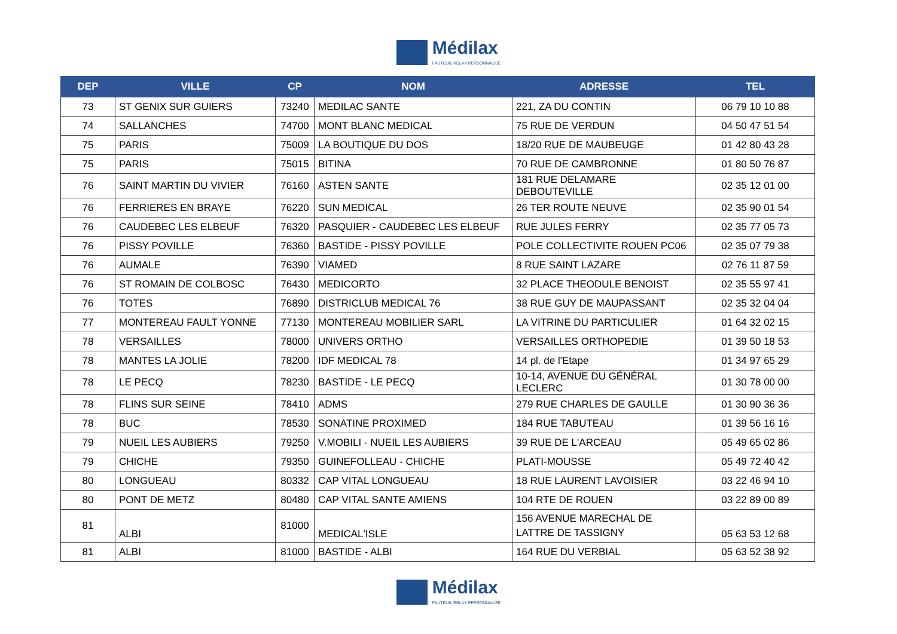Médilax
FAUTEUIL RELAX PERSONNALISÉ
| DEP | VILLE | CP | NOM | ADRESSE | TEL |
| --- | --- | --- | --- | --- | --- |
| 73 | ST GENIX SUR GUIERS | 73240 | MEDILAC SANTE | 221, ZA DU CONTIN | 06 79 10 10 88 |
| 74 | SALLANCHES | 74700 | MONT BLANC MEDICAL | 75 RUE DE VERDUN | 04 50 47 51 54 |
| 75 | PARIS | 75009 | LA BOUTIQUE DU DOS | 18/20 RUE DE MAUBEUGE | 01 42 80 43 28 |
| 75 | PARIS | 75015 | BITINA | 70 RUE DE CAMBRONNE | 01 80 50 76 87 |
| 76 | SAINT MARTIN DU VIVIER | 76160 | ASTEN SANTE | 181 RUE DELAMARE DEBOUTEVILLE | 02 35 12 01 00 |
| 76 | FERRIERES EN BRAYE | 76220 | SUN MEDICAL | 26 TER ROUTE NEUVE | 02 35 90 01 54 |
| 76 | CAUDEBEC LES ELBEUF | 76320 | PASQUIER - CAUDEBEC LES ELBEUF | RUE JULES FERRY | 02 35 77 05 73 |
| 76 | PISSY POVILLE | 76360 | BASTIDE - PISSY POVILLE | POLE COLLECTIVITE ROUEN PC06 | 02 35 07 79 38 |
| 76 | AUMALE | 76390 | VIAMED | 8 RUE SAINT LAZARE | 02 76 11 87 59 |
| 76 | ST ROMAIN DE COLBOSC | 76430 | MEDICORTO | 32 PLACE THEODULE BENOIST | 02 35 55 97 41 |
| 76 | TOTES | 76890 | DISTRICLUB MEDICAL 76 | 38 RUE GUY DE MAUPASSANT | 02 35 32 04 04 |
| 77 | MONTEREAU FAULT YONNE | 77130 | MONTEREAU MOBILIER SARL | LA VITRINE DU PARTICULIER | 01 64 32 02 15 |
| 78 | VERSAILLES | 78000 | UNIVERS ORTHO | VERSAILLES ORTHOPEDIE | 01 39 50 18 53 |
| 78 | MANTES LA JOLIE | 78200 | IDF MEDICAL 78 | 14 pl. de l'Etape | 01 34 97 65 29 |
| 78 | LE PECQ | 78230 | BASTIDE - LE PECQ | 10-14, AVENUE DU GÉNÉRAL LECLERC | 01 30 78 00 00 |
| 78 | FLINS SUR SEINE | 78410 | ADMS | 279 RUE CHARLES DE GAULLE | 01 30 90 36 36 |
| 78 | BUC | 78530 | SONATINE PROXIMED | 184 RUE TABUTEAU | 01 39 56 16 16 |
| 79 | NUEIL LES AUBIERS | 79250 | V.MOBILI - NUEIL LES AUBIERS | 39 RUE DE L'ARCEAU | 05 49 65 02 86 |
| 79 | CHICHE | 79350 | GUINEFOLLEAU - CHICHE | PLATI-MOUSSE | 05 49 72 40 42 |
| 80 | LONGUEAU | 80332 | CAP VITAL LONGUEAU | 18 RUE LAURENT LAVOISIER | 03 22 46 94 10 |
| 80 | PONT DE METZ | 80480 | CAP VITAL SANTE AMIENS | 104 RTE DE ROUEN | 03 22 89 00 89 |
| 81 | ALBI | 81000 | MEDICAL'ISLE | 156 AVENUE MARECHAL DE LATTRE DE TASSIGNY | 05 63 53 12 68 |
| 81 | ALBI | 81000 | BASTIDE - ALBI | 164 RUE DU VERBIAL | 05 63 52 38 92 |
Médilax
FAUTEUIL RELAX PERSONNALISÉ